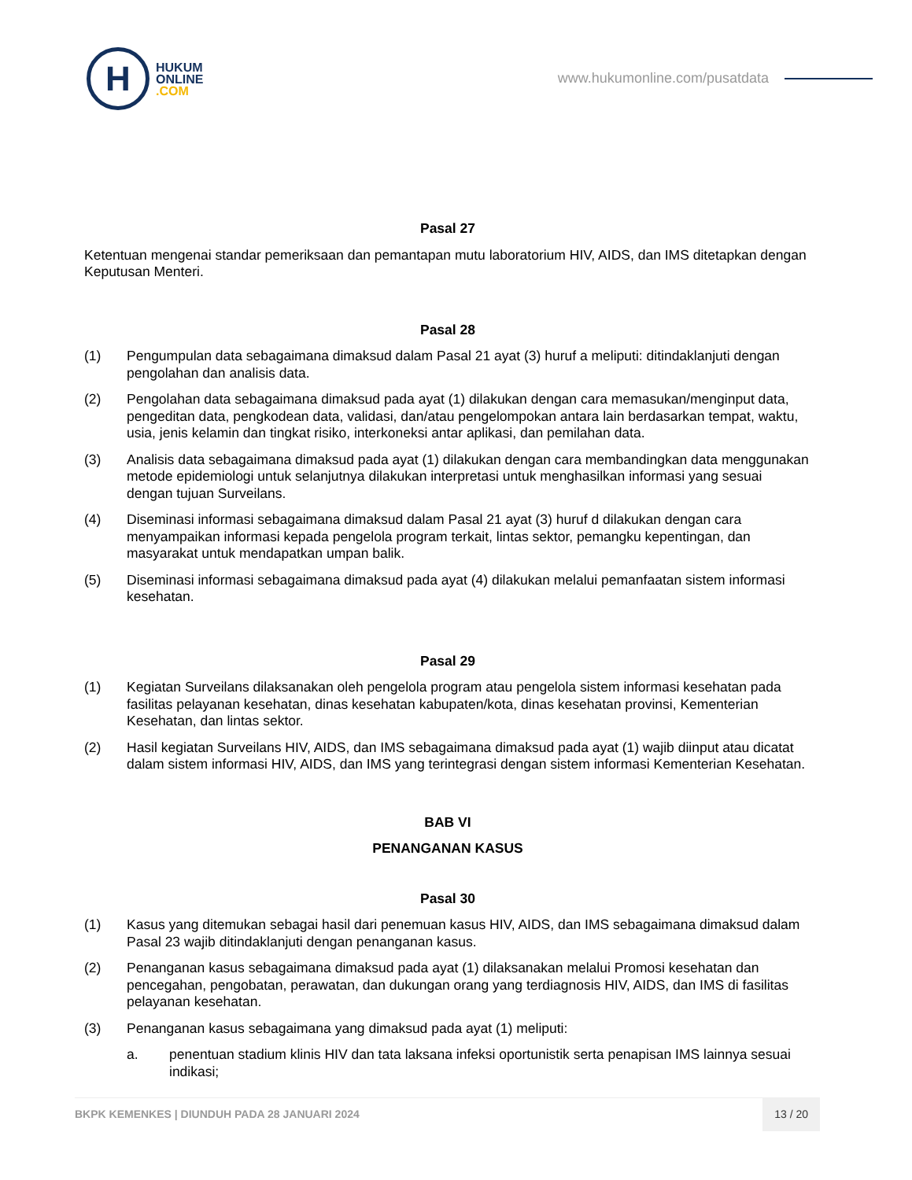H
HUKUM
ONLINE
.COM
www.hukumonline.com/pusatdata
Pasal 27
Ketentuan mengenai standar pemeriksaan dan pemantapan mutu laboratorium HIV, AIDS, dan IMS ditetapkan dengan Keputusan Menteri.
Pasal 28
(1) Pengumpulan data sebagaimana dimaksud dalam Pasal 21 ayat (3) huruf a meliputi: ditindaklanjuti dengan pengolahan dan analisis data.
(2) Pengolahan data sebagaimana dimaksud pada ayat (1) dilakukan dengan cara memasukan/menginput data, pengeditan data, pengkodean data, validasi, dan/atau pengelompokan antara lain berdasarkan tempat, waktu, usia, jenis kelamin dan tingkat risiko, interkoneksi antar aplikasi, dan pemilahan data.
(3) Analisis data sebagaimana dimaksud pada ayat (1) dilakukan dengan cara membandingkan data menggunakan metode epidemiologi untuk selanjutnya dilakukan interpretasi untuk menghasilkan informasi yang sesuai dengan tujuan Surveilans.
(4) Diseminasi informasi sebagaimana dimaksud dalam Pasal 21 ayat (3) huruf d dilakukan dengan cara menyampaikan informasi kepada pengelola program terkait, lintas sektor, pemangku kepentingan, dan masyarakat untuk mendapatkan umpan balik.
(5) Diseminasi informasi sebagaimana dimaksud pada ayat (4) dilakukan melalui pemanfaatan sistem informasi kesehatan.
Pasal 29
(1) Kegiatan Surveilans dilaksanakan oleh pengelola program atau pengelola sistem informasi kesehatan pada fasilitas pelayanan kesehatan, dinas kesehatan kabupaten/kota, dinas kesehatan provinsi, Kementerian Kesehatan, dan lintas sektor.
(2) Hasil kegiatan Surveilans HIV, AIDS, dan IMS sebagaimana dimaksud pada ayat (1) wajib diinput atau dicatat dalam sistem informasi HIV, AIDS, dan IMS yang terintegrasi dengan sistem informasi Kementerian Kesehatan.
BAB VI
PENANGANAN KASUS
Pasal 30
(1) Kasus yang ditemukan sebagai hasil dari penemuan kasus HIV, AIDS, dan IMS sebagaimana dimaksud dalam Pasal 23 wajib ditindaklanjuti dengan penanganan kasus.
(2) Penanganan kasus sebagaimana dimaksud pada ayat (1) dilaksanakan melalui Promosi kesehatan dan pencegahan, pengobatan, perawatan, dan dukungan orang yang terdiagnosis HIV, AIDS, dan IMS di fasilitas pelayanan kesehatan.
(3) Penanganan kasus sebagaimana yang dimaksud pada ayat (1) meliputi:
a. penentuan stadium klinis HIV dan tata laksana infeksi oportunistik serta penapisan IMS lainnya sesuai indikasi;
BKPK KEMENKES | DIUNDUH PADA 28 JANUARI 2024 13 / 20